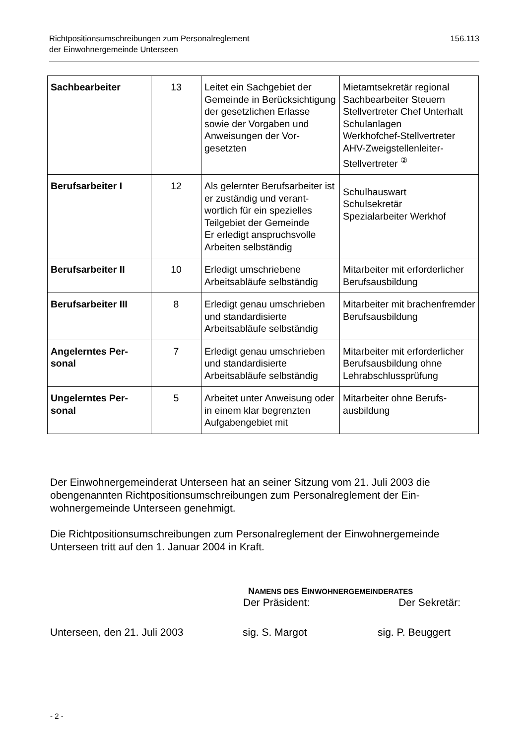Richtpositionsumschreibungen zum Personalreglement
der Einwohnergemeinde Unterseen
156.113
| Sachbearbeiter | 13 | Leitet ein Sachgebiet der Gemeinde in Berücksich­tigung der gesetzlichen Er­lasse sowie der Vorgaben und Anweisungen der Vor­gesetzten | Mietamtsekretär regional Sachbearbeiter Steuern Stellvertreter Chef Unterhalt Schulanlagen Werkhofchef-Stellvertreter AHV-Zweigstellenleiter-Stellvertreter <sup>②</sup> |
| Berufsarbeiter I | 12 | Als gelernter Berufsarbeiter ist er zuständig und verant­wortlich für ein spezielles Teilgebiet der Gemeinde Er erledigt anspruchsvolle Arbeiten selbständig | Schulhauswart Schulsekretär Spezialarbeiter Werkhof |
| Berufsarbeiter II | 10 | Erledigt umschriebene Arbeitsabläufe selbständig | Mitarbeiter mit erforder­licher Berufsausbildung |
| Berufsarbeiter III | 8 | Erledigt genau umschrie­ben und standardisierte Arbeitsabläufe selbständig | Mitarbeiter mit brachen­fremder Berufsausbildung |
| Angelerntes Per­sonal | 7 | Erledigt genau umschrie­ben und standardisierte Arbeitsabläufe selbständig | Mitarbeiter mit erforder­licher Berufsausbildung ohne Lehrabschlussprüfung |
| Ungelerntes Per­sonal | 5 | Arbeitet unter Anweisung oder in einem klar be­grenzten Aufgabengebiet mit | Mitarbeiter ohne Berufs­ausbildung |
Der Einwohnergemeinderat Unterseen hat an seiner Sitzung vom 21. Juli 2003 die obengenannten Richtpositionsumschreibungen zum Personalreglement der Ein­wohnergemeinde Unterseen genehmigt.
Die Richtpositionsumschreibungen zum Personalreglement der Einwohnerge­meinde Unterseen tritt auf den 1. Januar 2004 in Kraft.
NAMENS DES EINWOHNERGEMEINDERATES
Der Präsident: Der Sekretär:
Unterseen, den 21. Juli 2003 sig. S. Margot sig. P. Beuggert
- 2 -